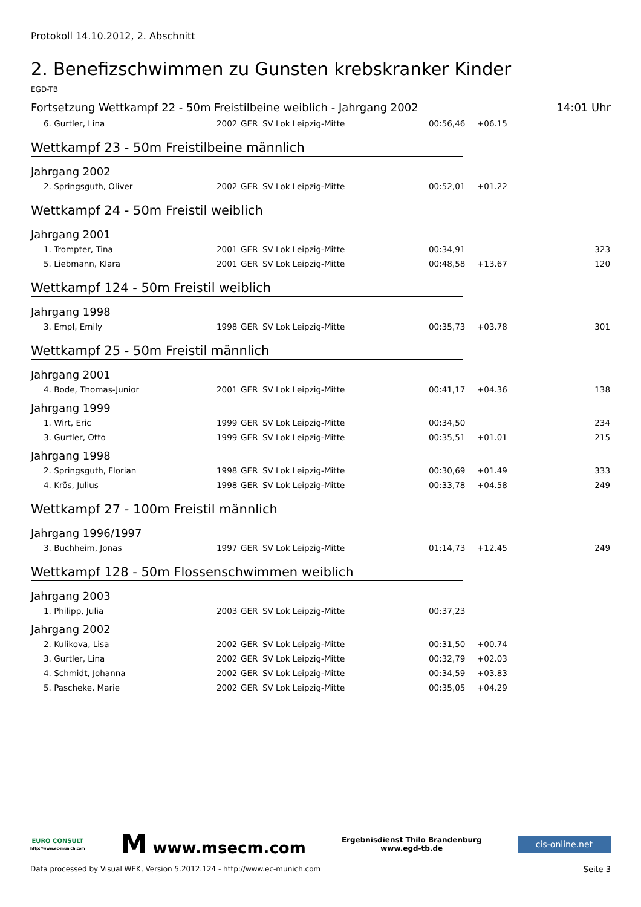Protokoll 14.10.2012, 2. Abschnitt
2. Benefizschwimmen zu Gunsten krebskranker Kinder
EGD-TB
Fortsetzung Wettkampf 22 - 50m Freistilbeine weiblich - Jahrgang 2002 14:01 Uhr
| 6. Gurtler, Lina | 2002 | GER | SV Lok Leipzig-Mitte | 00:56,46 | +06.15 | |
Wettkampf 23 - 50m Freistilbeine männlich
Jahrgang 2002
| 2. Springsguth, Oliver | 2002 | GER | SV Lok Leipzig-Mitte | 00:52,01 | +01.22 | |
Wettkampf 24 - 50m Freistil weiblich
Jahrgang 2001
| 1. Trompter, Tina | 2001 | GER | SV Lok Leipzig-Mitte | 00:34,91 | | 323 |
| 5. Liebmann, Klara | 2001 | GER | SV Lok Leipzig-Mitte | 00:48,58 | +13.67 | 120 |
Wettkampf 124 - 50m Freistil weiblich
Jahrgang 1998
| 3. Empl, Emily | 1998 | GER | SV Lok Leipzig-Mitte | 00:35,73 | +03.78 | 301 |
Wettkampf 25 - 50m Freistil männlich
Jahrgang 2001
| 4. Bode, Thomas-Junior | 2001 | GER | SV Lok Leipzig-Mitte | 00:41,17 | +04.36 | 138 |
Jahrgang 1999
| 1. Wirt, Eric | 1999 | GER | SV Lok Leipzig-Mitte | 00:34,50 | | 234 |
| 3. Gurtler, Otto | 1999 | GER | SV Lok Leipzig-Mitte | 00:35,51 | +01.01 | 215 |
Jahrgang 1998
| 2. Springsguth, Florian | 1998 | GER | SV Lok Leipzig-Mitte | 00:30,69 | +01.49 | 333 |
| 4. Krös, Julius | 1998 | GER | SV Lok Leipzig-Mitte | 00:33,78 | +04.58 | 249 |
Wettkampf 27 - 100m Freistil männlich
Jahrgang 1996/1997
| 3. Buchheim, Jonas | 1997 | GER | SV Lok Leipzig-Mitte | 01:14,73 | +12.45 | 249 |
Wettkampf 128 - 50m Flossenschwimmen weiblich
Jahrgang 2003
| 1. Philipp, Julia | 2003 | GER | SV Lok Leipzig-Mitte | 00:37,23 | | |
Jahrgang 2002
| 2. Kulikova, Lisa | 2002 | GER | SV Lok Leipzig-Mitte | 00:31,50 | +00.74 | |
| 3. Gurtler, Lina | 2002 | GER | SV Lok Leipzig-Mitte | 00:32,79 | +02.03 | |
| 4. Schmidt, Johanna | 2002 | GER | SV Lok Leipzig-Mitte | 00:34,59 | +03.83 | |
| 5. Pascheke, Marie | 2002 | GER | SV Lok Leipzig-Mitte | 00:35,05 | +04.29 | |
EURO CONSULT
http://www.ec-munich.com
M www.msecm.com
Ergebnisdienst Thilo Brandenburg
www.egd-tb.de
cis-online.net
Data processed by Visual WEK, Version 5.2012.124 - http://www.ec-munich.com Seite 3